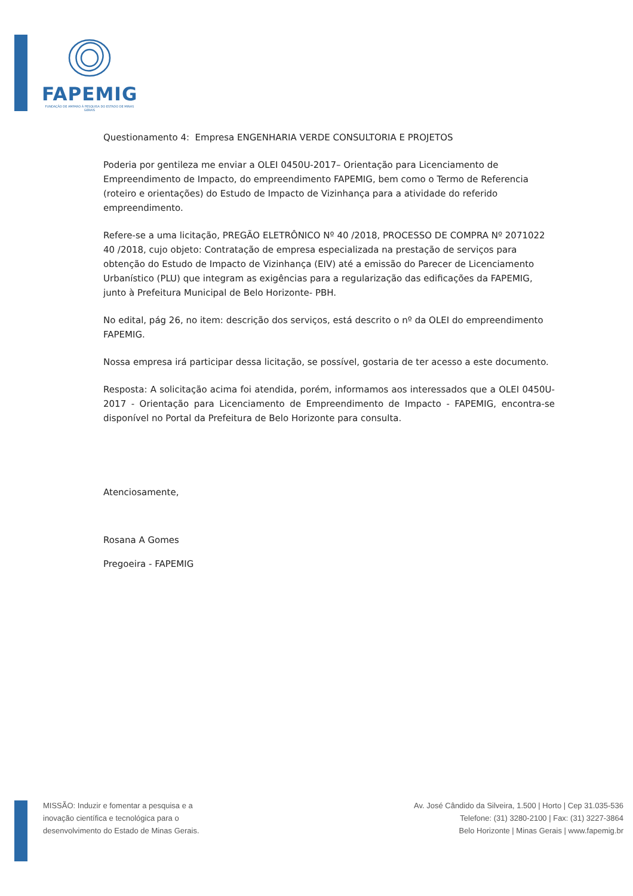FAPEMIG
FUNDAÇÃO DE AMPARO À PESQUISA DO ESTADO DE MINAS GERAIS
Questionamento 4: Empresa ENGENHARIA VERDE CONSULTORIA E PROJETOS
Poderia por gentileza me enviar a OLEI 0450U-2017– Orientação para Licenciamento de Empreendimento de Impacto, do empreendimento FAPEMIG, bem como o Termo de Referencia (roteiro e orientações) do Estudo de Impacto de Vizinhança para a atividade do referido empreendimento.
Refere-se a uma licitação, PREGÃO ELETRÔNICO Nº 40 /2018, PROCESSO DE COMPRA Nº 2071022 40 /2018, cujo objeto: Contratação de empresa especializada na prestação de serviços para obtenção do Estudo de Impacto de Vizinhança (EIV) até a emissão do Parecer de Licenciamento Urbanístico (PLU) que integram as exigências para a regularização das edificações da FAPEMIG, junto à Prefeitura Municipal de Belo Horizonte- PBH.
No edital, pág 26, no item: descrição dos serviços, está descrito o nº da OLEI do empreendimento FAPEMIG.
Nossa empresa irá participar dessa licitação, se possível, gostaria de ter acesso a este documento.
Resposta: A solicitação acima foi atendida, porém, informamos aos interessados que a OLEI 0450U-2017 - Orientação para Licenciamento de Empreendimento de Impacto - FAPEMIG, encontra-se disponível no Portal da Prefeitura de Belo Horizonte para consulta.
Atenciosamente,
Rosana A Gomes
Pregoeira - FAPEMIG
MISSÃO: Induzir e fomentar a pesquisa e a
inovação científica e tecnológica para o
desenvolvimento do Estado de Minas Gerais.
Av. José Cândido da Silveira, 1.500 | Horto | Cep 31.035-536
Telefone: (31) 3280-2100 | Fax: (31) 3227-3864
Belo Horizonte | Minas Gerais | www.fapemig.br